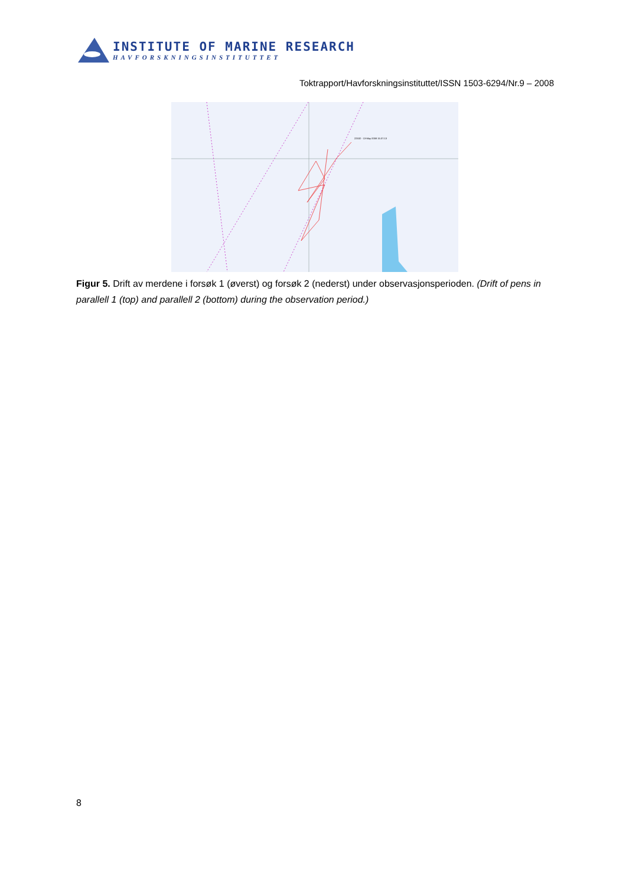INSTITUTE OF MARINE RESEARCH
HAVFORSKNINGSINSTITUTTET
Toktrapport/Havforskningsinstituttet/ISSN 1503-6294/Nr.9 – 2008
22532 - 13-May-2008 15:37:13
Figur 5. Drift av merdene i forsøk 1 (øverst) og forsøk 2 (nederst) under observasjonsperioden. (Drift of pens in parallell 1 (top) and parallell 2 (bottom) during the observation period.)
8